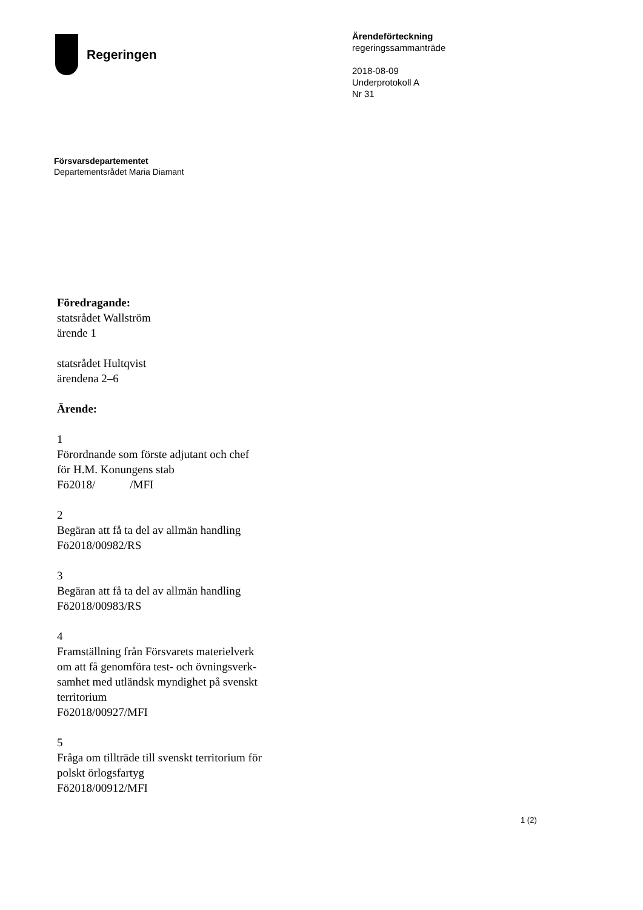Regeringen
Ärendeförteckning
regeringssammanträde
2018-08-09
Underprotokoll A
Nr 31
Försvarsdepartementet
Departementsrådet Maria Diamant
Föredragande:
statsrådet Wallström
ärende 1
statsrådet Hultqvist
ärendena 2–6
Ärende:
1
Förordnande som förste adjutant och chef
för H.M. Konungens stab
Fö2018/ /MFI
2
Begäran att få ta del av allmän handling
Fö2018/00982/RS
3
Begäran att få ta del av allmän handling
Fö2018/00983/RS
4
Framställning från Försvarets materielverk
om att få genomföra test- och övningsverk-
samhet med utländsk myndighet på svenskt
territorium
Fö2018/00927/MFI
5
Fråga om tillträde till svenskt territorium för
polskt örlogsfartyg
Fö2018/00912/MFI
1 (2)